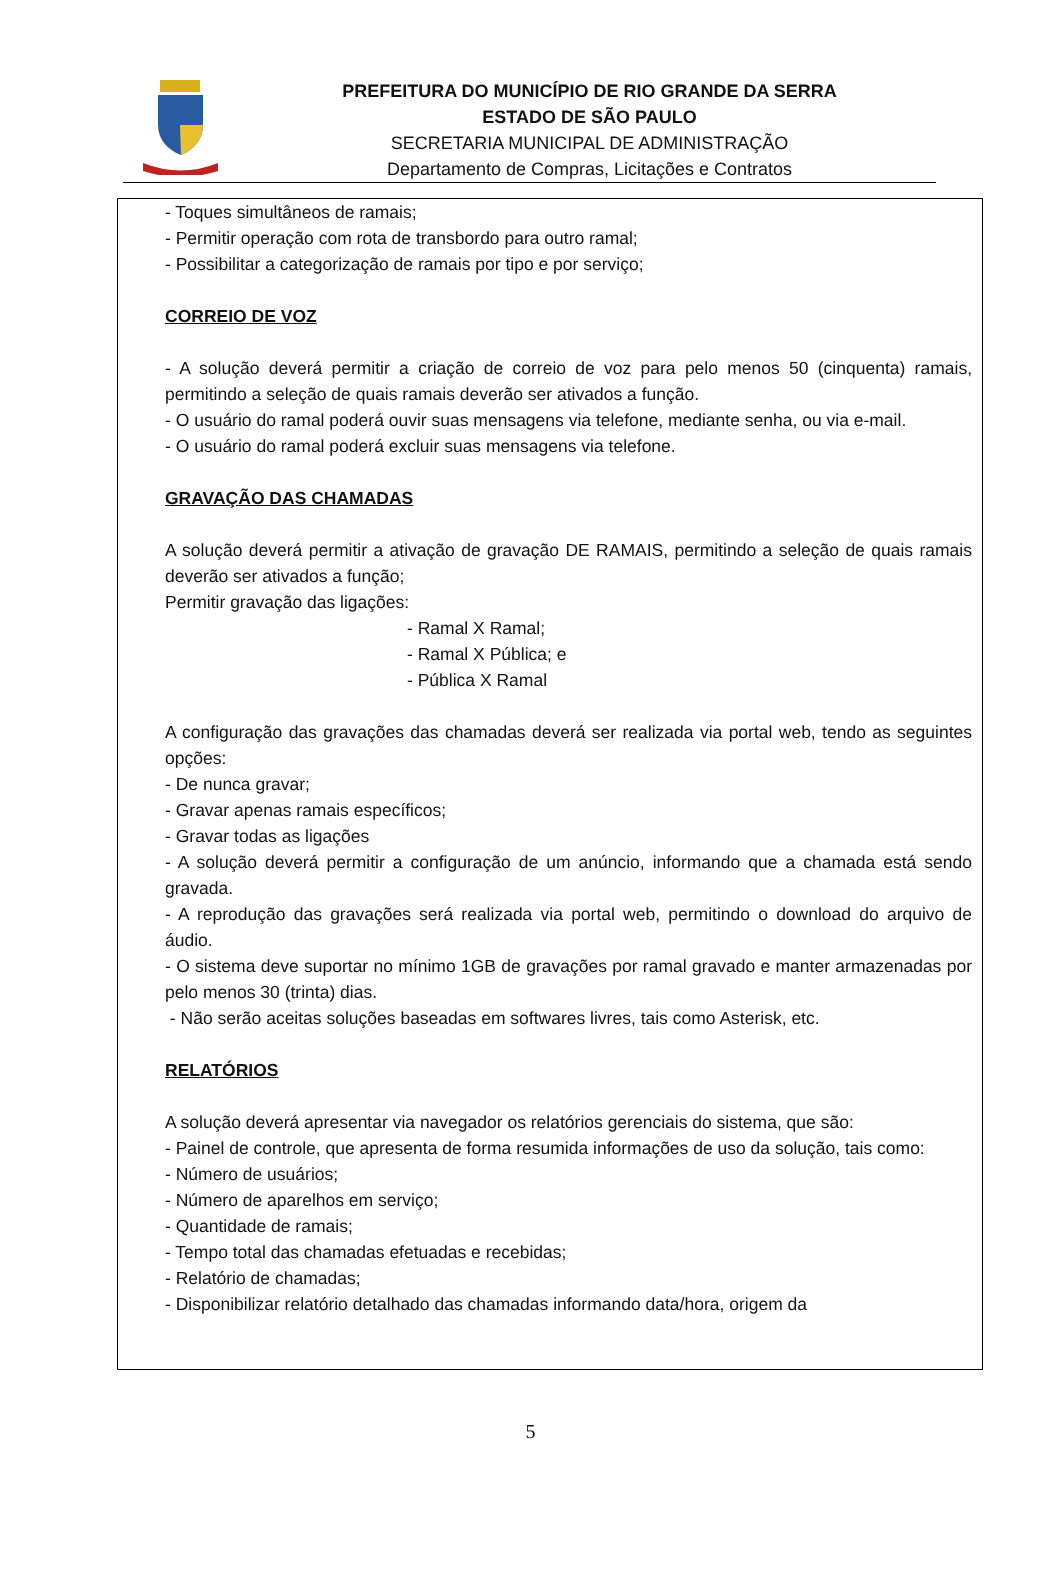PREFEITURA DO MUNICÍPIO DE RIO GRANDE DA SERRA
ESTADO DE SÃO PAULO
SECRETARIA MUNICIPAL DE ADMINISTRAÇÃO
Departamento de Compras, Licitações e Contratos
- Toques simultâneos de ramais;
- Permitir operação com rota de transbordo para outro ramal;
- Possibilitar a categorização de ramais por tipo e por serviço;
CORREIO DE VOZ
- A solução deverá permitir a criação de correio de voz para pelo menos 50 (cinquenta) ramais, permitindo a seleção de quais ramais deverão ser ativados a função.
- O usuário do ramal poderá ouvir suas mensagens via telefone, mediante senha, ou via e-mail.
- O usuário do ramal poderá excluir suas mensagens via telefone.
GRAVAÇÃO DAS CHAMADAS
A solução deverá permitir a ativação de gravação DE RAMAIS, permitindo a seleção de quais ramais deverão ser ativados a função;
Permitir gravação das ligações:
- Ramal X Ramal;
- Ramal X Pública; e
- Pública X Ramal
A configuração das gravações das chamadas deverá ser realizada via portal web, tendo as seguintes opções:
- De nunca gravar;
- Gravar apenas ramais específicos;
- Gravar todas as ligações
- A solução deverá permitir a configuração de um anúncio, informando que a chamada está sendo gravada.
- A reprodução das gravações será realizada via portal web, permitindo o download do arquivo de áudio.
- O sistema deve suportar no mínimo 1GB de gravações por ramal gravado e manter armazenadas por pelo menos 30 (trinta) dias.
- Não serão aceitas soluções baseadas em softwares livres, tais como Asterisk, etc.
RELATÓRIOS
A solução deverá apresentar via navegador os relatórios gerenciais do sistema, que são:
- Painel de controle, que apresenta de forma resumida informações de uso da solução, tais como:
- Número de usuários;
- Número de aparelhos em serviço;
- Quantidade de ramais;
- Tempo total das chamadas efetuadas e recebidas;
- Relatório de chamadas;
- Disponibilizar relatório detalhado das chamadas informando data/hora, origem da
5